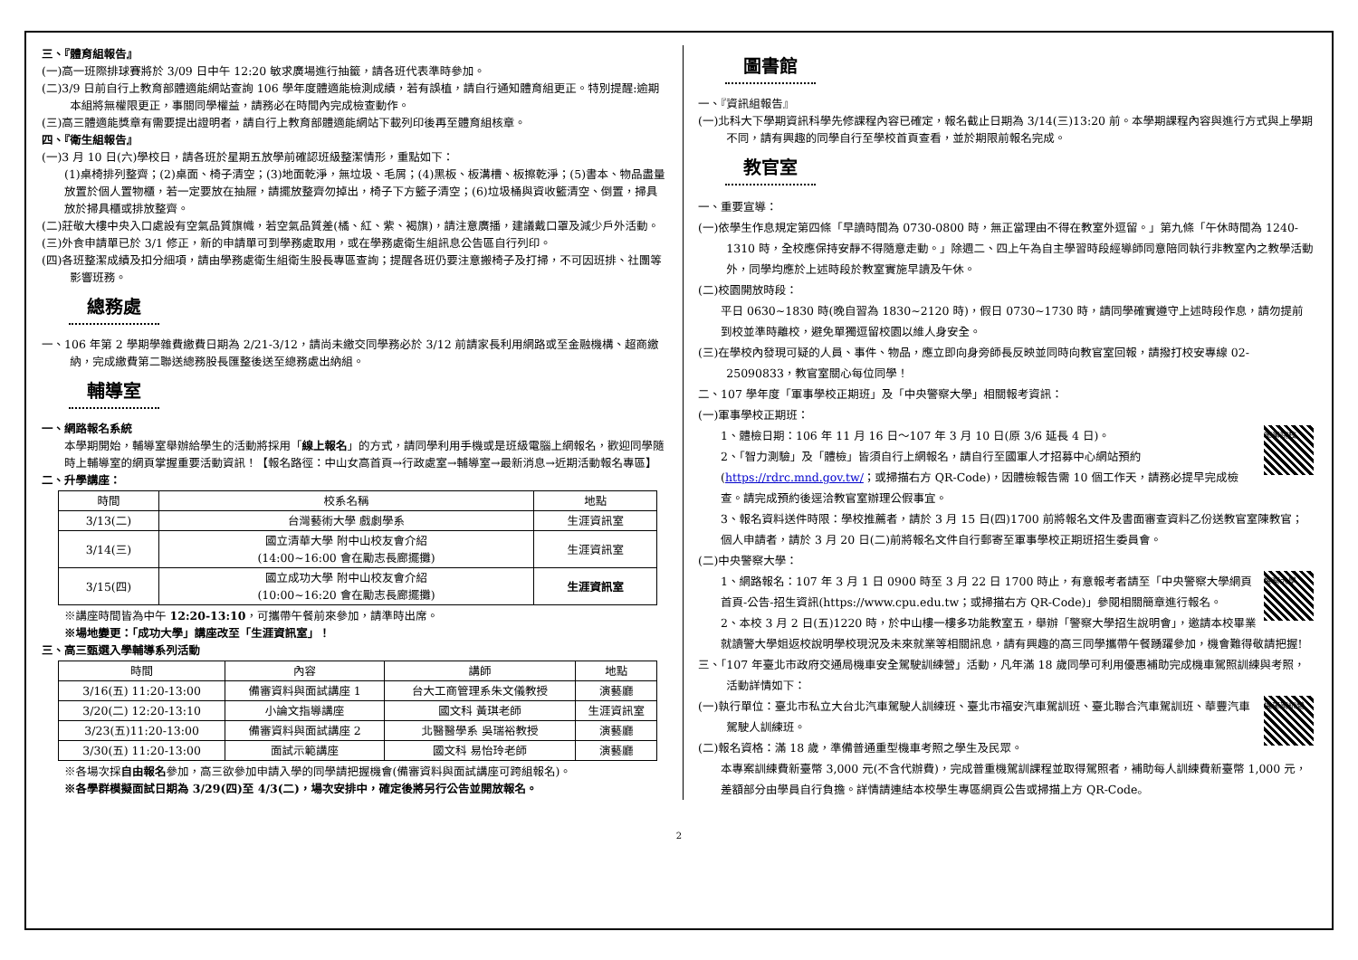三、『體育組報告』
(一)高一班際排球賽將於 3/09 日中午 12:20 敏求廣場進行抽籤，請各班代表準時參加。
(二)3/9 日前自行上教育部體適能網站查詢 106 學年度體適能檢測成績，若有誤植，請自行通知體育組更正。特別提醒:逾期本組將無權限更正，事關同學權益，請務必在時間內完成檢查動作。
(三)高三體適能獎章有需要提出證明者，請自行上教育部體適能網站下載列印後再至體育組核章。
四、『衛生組報告』
(一)3 月 10 日(六)學校日，請各班於星期五放學前確認班級整潔情形，重點如下：
(1)桌椅排列整齊；(2)桌面、椅子清空；(3)地面乾淨，無垃圾、毛屑；(4)黑板、板溝槽、板擦乾淨；(5)書本、物品盡量放置於個人置物櫃，若一定要放在抽屜，請擺放整齊勿掉出，椅子下方籃子清空；(6)垃圾桶與資收籃清空、倒置，掃具放於掃具櫃或排放整齊。
(二)莊敬大樓中央入口處設有空氣品質旗幟，若空氣品質差(橘、紅、紫、褐旗)，請注意廣播，建議戴口罩及減少戶外活動。
(三)外食申請單已於 3/1 修正，新的申請單可到學務處取用，或在學務處衛生組訊息公告區自行列印。
(四)各班整潔成績及扣分細項，請由學務處衛生組衛生股長專區查詢；提醒各班仍要注意搬椅子及打掃，不可因班排、社團等影響班務。
總務處
一、106 年第 2 學期學雜費繳費日期為 2/21-3/12，請尚未繳交同學務必於 3/12 前請家長利用網路或至金融機構、超商繳納，完成繳費第二聯送總務股長匯整後送至總務處出納組。
輔導室
一、網路報名系統
本學期開始，輔導室舉辦給學生的活動將採用「線上報名」的方式，請同學利用手機或是班級電腦上網報名，歡迎同學隨時上輔導室的網頁掌握重要活動資訊！【報名路徑：中山女高首頁→行政處室→輔導室→最新消息→近期活動報名專區】
二、升學講座：
| 時間 | 校系名稱 | 地點 |
| --- | --- | --- |
| 3/13(二) | 台灣藝術大學 戲劇學系 | 生涯資訊室 |
| 3/14(三) | 國立清華大學 附中山校友會介紹 (14:00~16:00 會在勵志長廊擺攤) | 生涯資訊室 |
| 3/15(四) | 國立成功大學 附中山校友會介紹 (10:00~16:20 會在勵志長廊擺攤) | 生涯資訊室 |
※講座時間皆為中午 12:20-13:10，可攜帶午餐前來參加，請準時出席。
※場地變更：「成功大學」講座改至「生涯資訊室」！
三、高三甄選入學輔導系列活動
| 時間 | 內容 | 講師 | 地點 |
| --- | --- | --- | --- |
| 3/16(五) 11:20-13:00 | 備審資料與面試講座 1 | 台大工商管理系朱文儀教授 | 演藝廳 |
| 3/20(二) 12:20-13:10 | 小論文指導講座 | 國文科 黃琪老師 | 生涯資訊室 |
| 3/23(五)11:20-13:00 | 備審資料與面試講座 2 | 北醫醫學系 吳瑞裕教授 | 演藝廳 |
| 3/30(五) 11:20-13:00 | 面試示範講座 | 國文科 易怡玲老師 | 演藝廳 |
※各場次採自由報名參加，高三欲參加申請入學的同學請把握機會(備審資料與面試講座可跨組報名)。
※各學群模擬面試日期為 3/29(四)至 4/3(二)，場次安排中，確定後將另行公告並開放報名。
圖書館
一、『資訊組報告』
(一)北科大下學期資訊科學先修課程內容已確定，報名截止日期為 3/14(三)13:20 前。本學期課程內容與進行方式與上學期不同，請有興趣的同學自行至學校首頁查看，並於期限前報名完成。
教官室
一、重要宣導：
(一)依學生作息規定第四條「早讀時間為 0730-0800 時，無正當理由不得在教室外逗留。」第九條「午休時間為 1240-1310 時，全校應保持安靜不得隨意走動。」除週二、四上午為自主學習時段經導師同意陪同執行非教室內之教學活動外，同學均應於上述時段於教室實施早讀及午休。
(二)校園開放時段：
平日 0630~1830 時(晚自習為 1830~2120 時)，假日 0730~1730 時，請同學確實遵守上述時段作息，請勿提前到校並準時離校，避免單獨逗留校園以維人身安全。
(三)在學校內發現可疑的人員、事件、物品，應立即向身旁師長反映並同時向教官室回報，請撥打校安專線 02-25090833，教官室關心每位同學！
二、107 學年度「軍事學校正期班」及「中央警察大學」相關報考資訊：
(一)軍事學校正期班：
軍事院校
1、體檢日期：106 年 11 月 16 日～107 年 3 月 10 日(原 3/6 延長 4 日)。
2、「智力測驗」及「體檢」皆須自行上網報名，請自行至國軍人才招募中心網站預約(https://rdrc.mnd.gov.tw/；或掃描右方 QR-Code)，因體檢報告需 10 個工作天，請務必提早完成檢查。請完成預約後逕洽教官室辦理公假事宜。
3、報名資料送件時限：學校推薦者，請於 3 月 15 日(四)1700 前將報名文件及書面審查資料乙份送教官室陳教官；個人申請者，請於 3 月 20 日(二)前將報名文件自行郵寄至軍事學校正期班招生委員會。
(二)中央警察大學：
警察大學
1、網路報名：107 年 3 月 1 日 0900 時至 3 月 22 日 1700 時止，有意報考者請至「中央警察大學網頁首頁-公告-招生資訊(https://www.cpu.edu.tw；或掃描右方 QR-Code)」參閱相關簡章進行報名。
2、本校 3 月 2 日(五)1220 時，於中山樓一樓多功能教室五，舉辦「警察大學招生說明會」，邀請本校畢業就讀警大學姐返校說明學校現況及未來就業等相關訊息，請有興趣的高三同學攜帶午餐踴躍參加，機會難得敬請把握!
三、「107 年臺北市政府交通局機車安全駕駛訓練營」活動，凡年滿 18 歲同學可利用優惠補助完成機車駕照訓練與考照，活動詳情如下：
機車駕訓營
(一)執行單位：臺北市私立大台北汽車駕駛人訓練班、臺北市福安汽車駕訓班、臺北聯合汽車駕訓班、華豐汽車駕駛人訓練班。
(二)報名資格：滿 18 歲，準備普通重型機車考照之學生及民眾。
本專案訓練費新臺幣 3,000 元(不含代辦費)，完成普重機駕訓課程並取得駕照者，補助每人訓練費新臺幣 1,000 元，差額部分由學員自行負擔。詳情請連結本校學生專區網頁公告或掃描上方 QR-Code。
2